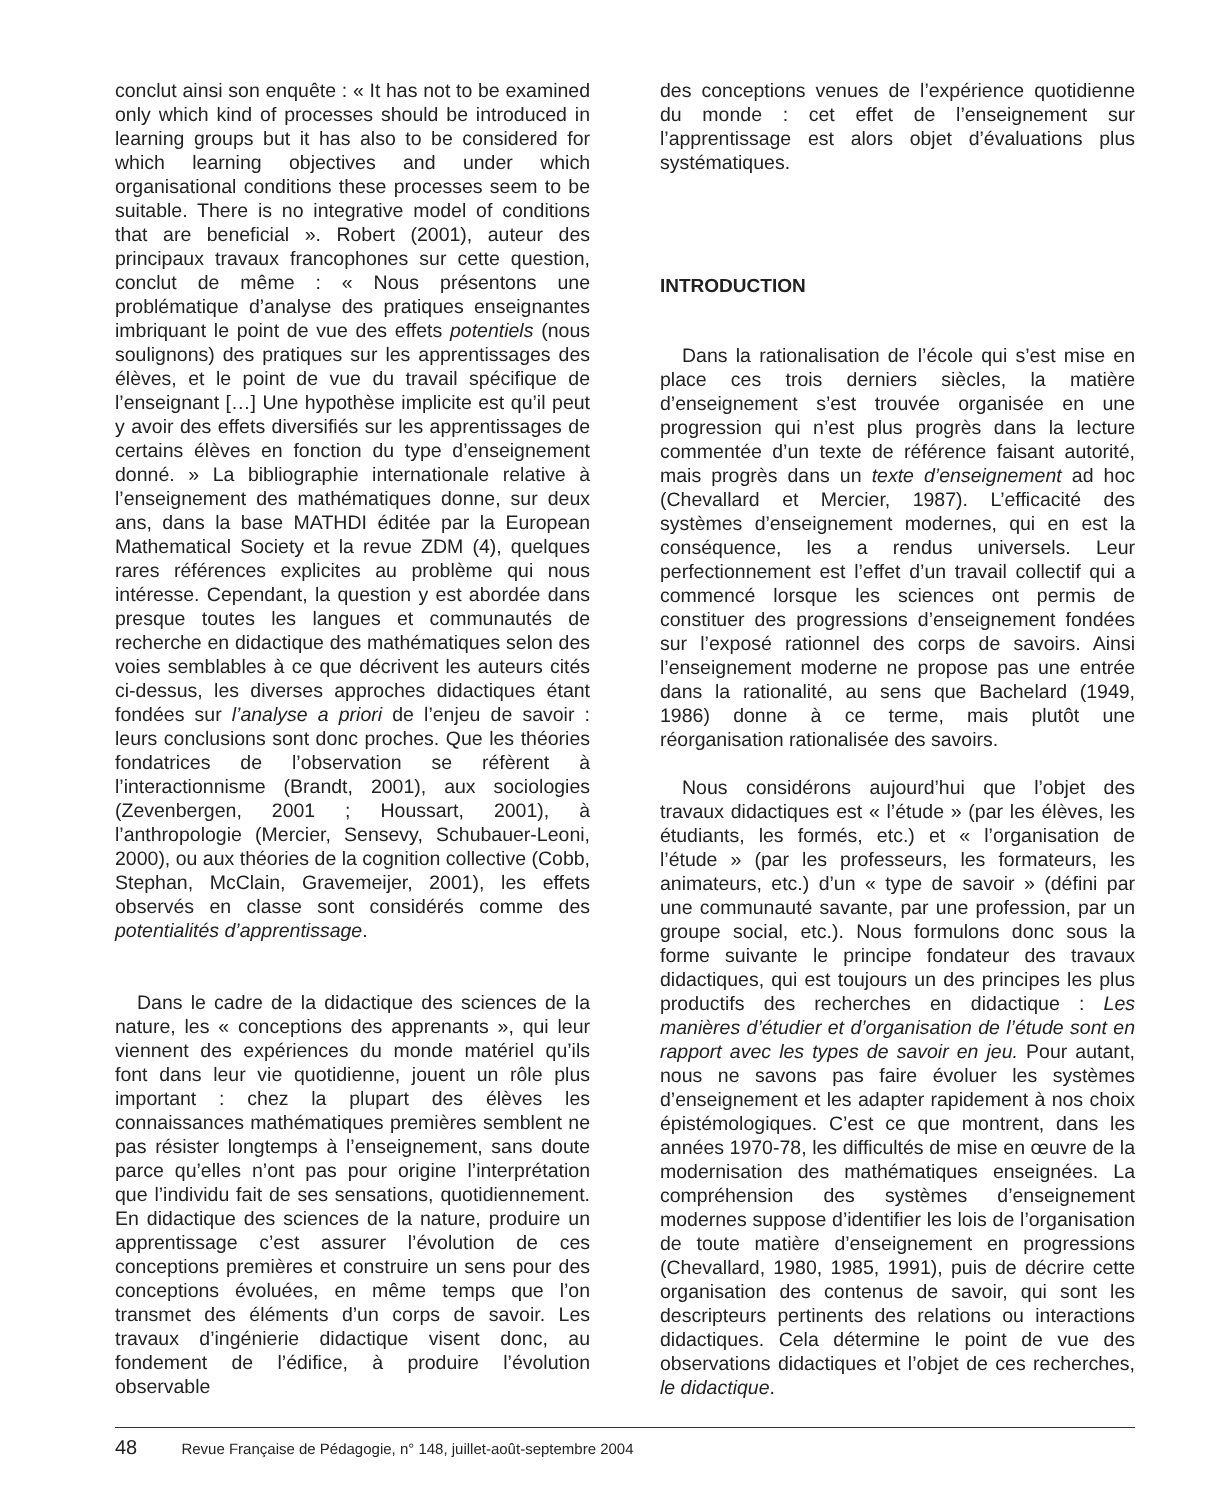conclut ainsi son enquête : « It has not to be examined only which kind of processes should be introduced in learning groups but it has also to be considered for which learning objectives and under which organisational conditions these processes seem to be suitable. There is no integrative model of conditions that are beneficial ». Robert (2001), auteur des principaux travaux francophones sur cette question, conclut de même : « Nous présentons une problématique d’analyse des pratiques enseignantes imbriquant le point de vue des effets potentiels (nous soulignons) des pratiques sur les apprentissages des élèves, et le point de vue du travail spécifique de l’enseignant […] Une hypothèse implicite est qu’il peut y avoir des effets diversifiés sur les apprentissages de certains élèves en fonction du type d’enseignement donné. » La bibliographie internationale relative à l’enseignement des mathématiques donne, sur deux ans, dans la base MATHDI éditée par la European Mathematical Society et la revue ZDM (4), quelques rares références explicites au problème qui nous intéresse. Cependant, la question y est abordée dans presque toutes les langues et communautés de recherche en didactique des mathématiques selon des voies semblables à ce que décrivent les auteurs cités ci-dessus, les diverses approches didactiques étant fondées sur l’analyse a priori de l’enjeu de savoir : leurs conclusions sont donc proches. Que les théories fondatrices de l’observation se réfèrent à l’interactionnisme (Brandt, 2001), aux sociologies (Zevenbergen, 2001 ; Houssart, 2001), à l’anthropologie (Mercier, Sensevy, Schubauer-Leoni, 2000), ou aux théories de la cognition collective (Cobb, Stephan, McClain, Gravemeijer, 2001), les effets observés en classe sont considérés comme des potentialités d’apprentissage.
Dans le cadre de la didactique des sciences de la nature, les « conceptions des apprenants », qui leur viennent des expériences du monde matériel qu’ils font dans leur vie quotidienne, jouent un rôle plus important : chez la plupart des élèves les connaissances mathématiques premières semblent ne pas résister longtemps à l’enseignement, sans doute parce qu’elles n’ont pas pour origine l’interprétation que l’individu fait de ses sensations, quotidiennement. En didactique des sciences de la nature, produire un apprentissage c’est assurer l’évolution de ces conceptions premières et construire un sens pour des conceptions évoluées, en même temps que l’on transmet des éléments d’un corps de savoir. Les travaux d’ingénierie didactique visent donc, au fondement de l’édifice, à produire l’évolution observable
des conceptions venues de l’expérience quotidienne du monde : cet effet de l’enseignement sur l’apprentissage est alors objet d’évaluations plus systématiques.
INTRODUCTION
Dans la rationalisation de l’école qui s’est mise en place ces trois derniers siècles, la matière d’enseignement s’est trouvée organisée en une progression qui n’est plus progrès dans la lecture commentée d’un texte de référence faisant autorité, mais progrès dans un texte d’enseignement ad hoc (Chevallard et Mercier, 1987). L’efficacité des systèmes d’enseignement modernes, qui en est la conséquence, les a rendus universels. Leur perfectionnement est l’effet d’un travail collectif qui a commencé lorsque les sciences ont permis de constituer des progressions d’enseignement fondées sur l’exposé rationnel des corps de savoirs. Ainsi l’enseignement moderne ne propose pas une entrée dans la rationalité, au sens que Bachelard (1949, 1986) donne à ce terme, mais plutôt une réorganisation rationalisée des savoirs.
Nous considérons aujourd’hui que l’objet des travaux didactiques est « l’étude » (par les élèves, les étudiants, les formés, etc.) et « l’organisation de l’étude » (par les professeurs, les formateurs, les animateurs, etc.) d’un « type de savoir » (défini par une communauté savante, par une profession, par un groupe social, etc.). Nous formulons donc sous la forme suivante le principe fondateur des travaux didactiques, qui est toujours un des principes les plus productifs des recherches en didactique : Les manières d’étudier et d’organisation de l’étude sont en rapport avec les types de savoir en jeu. Pour autant, nous ne savons pas faire évoluer les systèmes d’enseignement et les adapter rapidement à nos choix épistémologiques. C’est ce que montrent, dans les années 1970-78, les difficultés de mise en œuvre de la modernisation des mathématiques enseignées. La compréhension des systèmes d’enseignement modernes suppose d’identifier les lois de l’organisation de toute matière d’enseignement en progressions (Chevallard, 1980, 1985, 1991), puis de décrire cette organisation des contenus de savoir, qui sont les descripteurs pertinents des relations ou interactions didactiques. Cela détermine le point de vue des observations didactiques et l’objet de ces recherches, le didactique.
48 Revue Française de Pédagogie, n° 148, juillet-août-septembre 2004